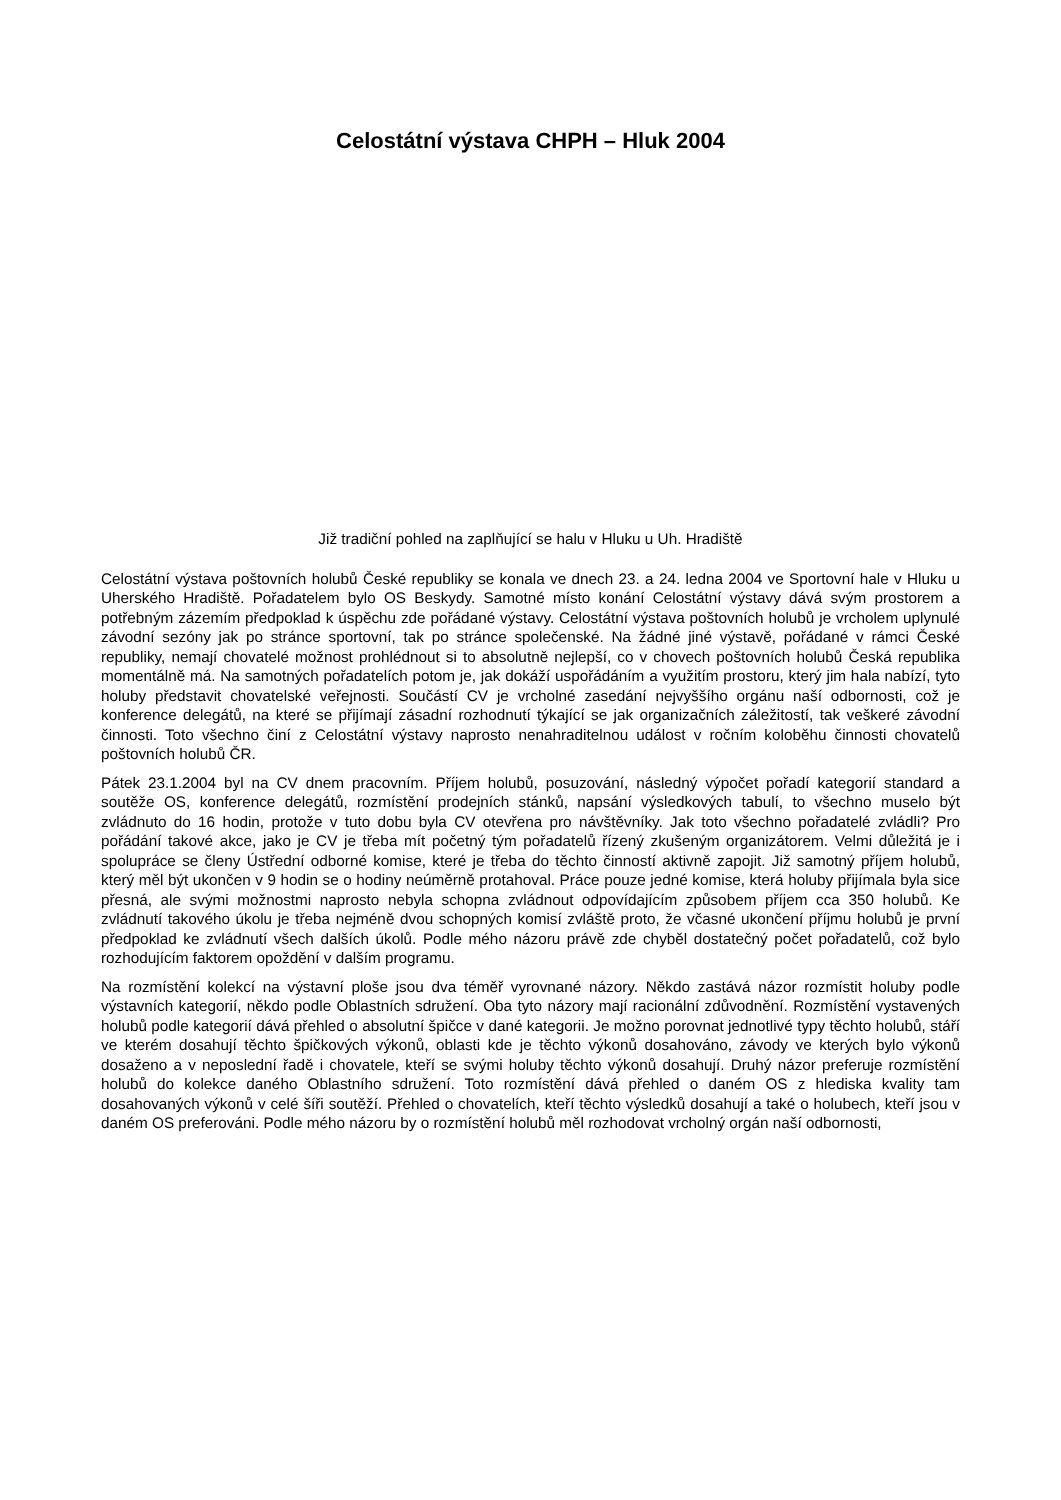Celostátní výstava CHPH – Hluk 2004
Již tradiční pohled na zaplňující se halu v Hluku u Uh. Hradiště
Celostátní výstava poštovních holubů České republiky se konala ve dnech 23. a 24. ledna 2004 ve Sportovní hale v Hluku u Uherského Hradiště. Pořadatelem bylo OS Beskydy. Samotné místo konání Celostátní výstavy dává svým prostorem a potřebným zázemím předpoklad k úspěchu zde pořádané výstavy. Celostátní výstava poštovních holubů je vrcholem uplynulé závodní sezóny jak po stránce sportovní, tak po stránce společenské. Na žádné jiné výstavě, pořádané v rámci České republiky, nemají chovatelé možnost prohlédnout si to absolutně nejlepší, co v chovech poštovních holubů Česká republika momentálně má. Na samotných pořadatelích potom je, jak dokáží uspořádáním a využitím prostoru, který jim hala nabízí, tyto holuby představit chovatelské veřejnosti. Součástí CV je vrcholné zasedání nejvyššího orgánu naší odbornosti, což je konference delegátů, na které se přijímají zásadní rozhodnutí týkající se jak organizačních záležitostí, tak veškeré závodní činnosti. Toto všechno činí z Celostátní výstavy naprosto nenahraditelnou událost v ročním koloběhu činnosti chovatelů poštovních holubů ČR.
Pátek 23.1.2004 byl na CV dnem pracovním. Příjem holubů, posuzování, následný výpočet pořadí kategorií standard a soutěže OS, konference delegátů, rozmístění prodejních stánků, napsání výsledkových tabulí, to všechno muselo být zvládnuto do 16 hodin, protože v tuto dobu byla CV otevřena pro návštěvníky. Jak toto všechno pořadatelé zvládli? Pro pořádání takové akce, jako je CV je třeba mít početný tým pořadatelů řízený zkušeným organizátorem. Velmi důležitá je i spolupráce se členy Ústřední odborné komise, které je třeba do těchto činností aktivně zapojit. Již samotný příjem holubů, který měl být ukončen v 9 hodin se o hodiny neúměrně protahoval. Práce pouze jedné komise, která holuby přijímala byla sice přesná, ale svými možnostmi naprosto nebyla schopna zvládnout odpovídajícím způsobem příjem cca 350 holubů. Ke zvládnutí takového úkolu je třeba nejméně dvou schopných komisí zvláště proto, že včasné ukončení příjmu holubů je první předpoklad ke zvládnutí všech dalších úkolů. Podle mého názoru právě zde chyběl dostatečný počet pořadatelů, což bylo rozhodujícím faktorem opoždění v dalším programu.
Na rozmístění kolekcí na výstavní ploše jsou dva téměř vyrovnané názory. Někdo zastává názor rozmístit holuby podle výstavních kategorií, někdo podle Oblastních sdružení. Oba tyto názory mají racionální zdůvodnění. Rozmístění vystavených holubů podle kategorií dává přehled o absolutní špičce v dané kategorii. Je možno porovnat jednotlivé typy těchto holubů, stáří ve kterém dosahují těchto špičkových výkonů, oblasti kde je těchto výkonů dosahováno, závody ve kterých bylo výkonů dosaženo a v neposlední řadě i chovatele, kteří se svými holuby těchto výkonů dosahují. Druhý názor preferuje rozmístění holubů do kolekce daného Oblastního sdružení. Toto rozmístění dává přehled o daném OS z hlediska kvality tam dosahovaných výkonů v celé šíři soutěží. Přehled o chovatelích, kteří těchto výsledků dosahují a také o holubech, kteří jsou v daném OS preferováni. Podle mého názoru by o rozmístění holubů měl rozhodovat vrcholný orgán naší odbornosti,